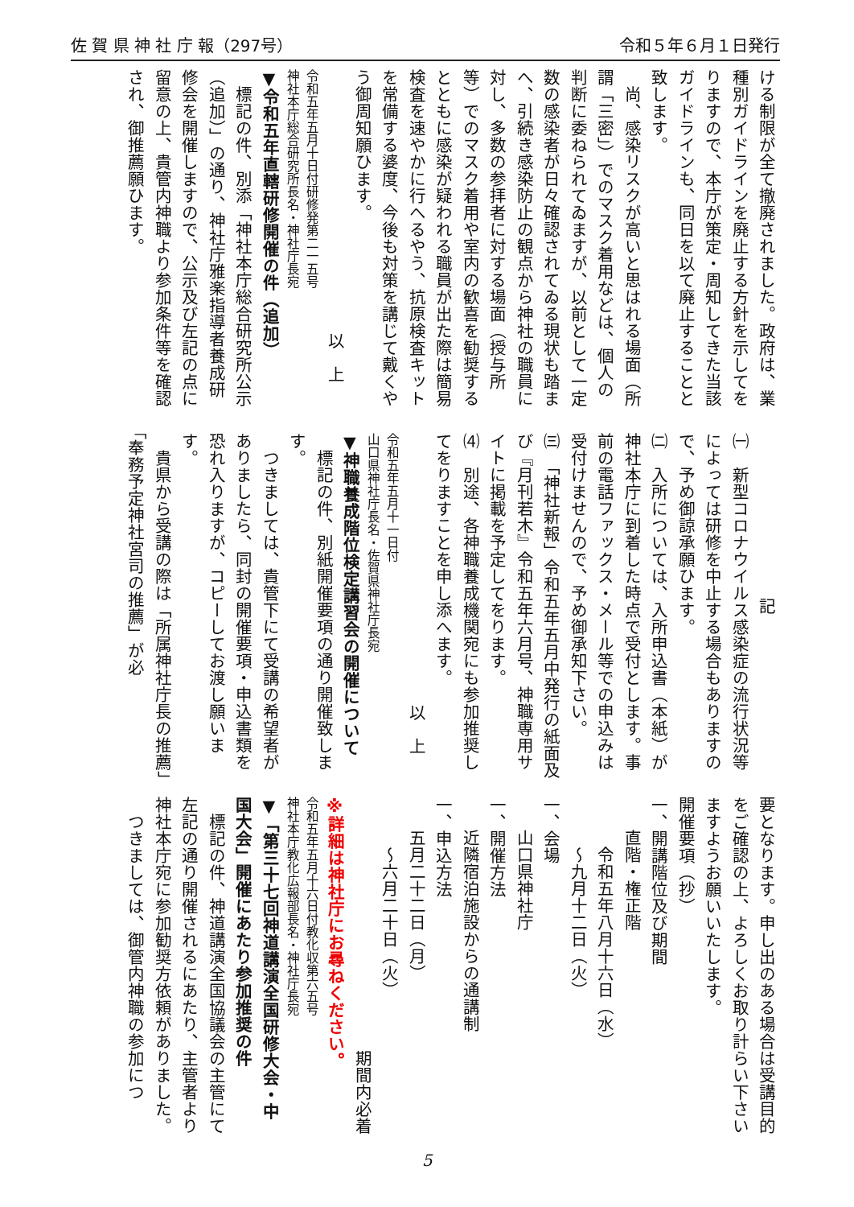佐 賀 県 神 社 庁 報（297号） 令和５年６月１日発行
ける制限が全て撤廃されました。政府は、業種別ガイドラインを廃止する方針を示してをりますので、本庁が策定・周知してきた当該ガイドラインも、同日を以て廃止することと致します。
尚、感染リスクが高いと思はれる場面（所謂「三密」）でのマスク着用などは、個人の判断に委ねられてゐますが、以前として一定数の感染者が日々確認されてゐる現状も踏まへ、引続き感染防止の観点から神社の職員に対し、多数の参拝者に対する場面（授与所等）でのマスク着用や室内の歓喜を勧奨するとともに感染が疑われる職員が出た際は簡易検査を速やかに行へるやう、抗原検査キットを常備する婆度、今後も対策を講じて戴くやう御周知願ひます。
以　上
令和五年五月十日付研修発第二一五号
神社本庁総合研究所長名・神社庁長宛
▼令和五年直轄研修開催の件（追加）
標記の件、別添「神社本庁総合研究所公示（追加）」の通り、神社庁雅楽指導者養成研修会を開催しますので、公示及び左記の点に留意の上、貴管内神職より参加条件等を確認され、御推薦願ひます。
記
㈠　新型コロナウイルス感染症の流行状況等によっては研修を中止する場合もありますので、予め御諒承願ひます。
㈡　入所については、入所申込書（本紙）が神社本庁に到着した時点で受付とします。事前の電話ファックス・メール等での申込みは受付けませんので、予め御承知下さい。
㈢　「神社新報」令和五年五月中発行の紙面及び『月刊若木』令和五年六月号、神職専用サイトに掲載を予定してをります。
⑷　別途、各神職養成機関宛にも参加推奨してをりますことを申し添へます。
以　上
令和五年五月十一日付
山口県神社庁長名・佐賀県神社庁長宛
▼神職養成階位検定講習会の開催について
標記の件、別紙開催要項の通り開催致します。
つきましては、貴管下にて受講の希望者がありましたら、同封の開催要項・申込書類を恐れ入りますが、コピーしてお渡し願います。
貴県から受講の際は「所属神社庁長の推薦」「奉務予定神社宮司の推薦」が必
要となります。申し出のある場合は受講目的をご確認の上、よろしくお取り計らい下さいますようお願いいたします。
開催要項（抄）
一、開講階位及び期間
直階・権正階
令和五年八月十六日（水）
～九月十二日（火）
一、会場
山口県神社庁
一、開催方法
近隣宿泊施設からの通講制
一、申込方法
五月二十二日（月）
～六月二十日（火）
期間内必着
※詳細は神社庁にお尋ねください。
令和五年五月十六日付教化収第六五号
神社本庁教化広報部長名・神社庁長宛
▼「第三十七回神道講演全国研修大会・中国大会」開催にあたり参加推奨の件
標記の件、神道講演全国協議会の主管にて左記の通り開催されるにあたり、主管者より神社本庁宛に参加勧奨方依頼がありました。
つきましては、御管内神職の参加につ
5